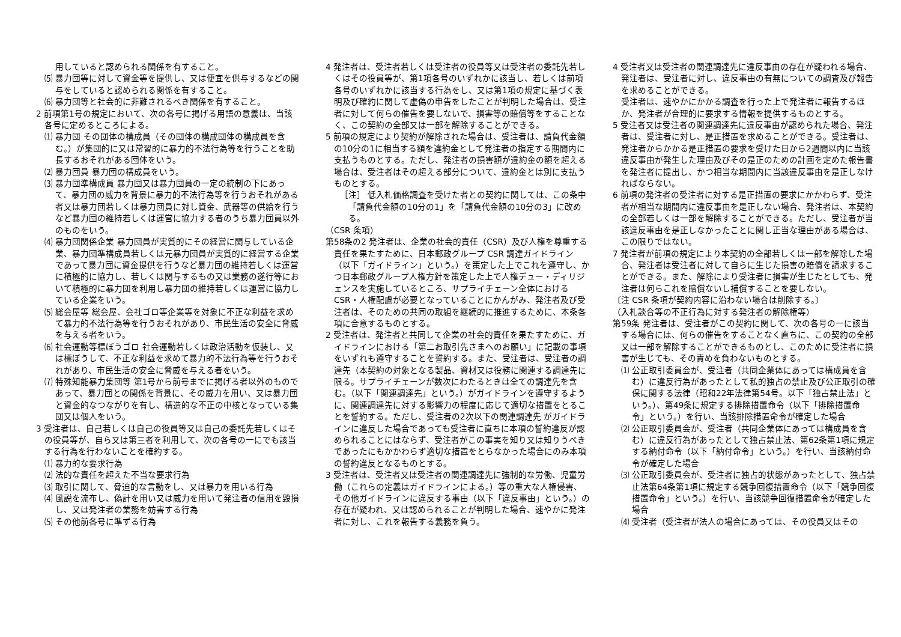用していると認められる関係を有すること。
⑸ 暴力団等に対して資金等を提供し、又は便宜を供与するなどの関与をしていると認められる関係を有すること。
⑹ 暴力団等と社会的に非難されるべき関係を有すること。
2 前項第1号の規定において、次の各号に掲げる用語の意義は、当該各号に定めるところによる。
⑴ 暴力団 その団体の構成員（その団体の構成団体の構成員を含む。）が集団的に又は常習的に暴力的不法行為等を行うことを助長するおそれがある団体をいう。
⑵ 暴力団員 暴力団の構成員をいう。
⑶ 暴力団準構成員 暴力団又は暴力団員の一定の統制の下にあって、暴力団の威力を背景に暴力的不法行為等を行うおそれがある者又は暴力団若しくは暴力団員に対し資金、武器等の供給を行うなど暴力団の維持若しくは運営に協力する者のうち暴力団員以外のものをいう。
⑷ 暴力団関係企業 暴力団員が実質的にその経営に関与している企業、暴力団準構成員若しくは元暴力団員が実質的に経営する企業であって暴力団に資金提供を行うなど暴力団の維持若しくは運営に積極的に協力し、若しくは関与するもの又は業務の遂行等において積極的に暴力団を利用し暴力団の維持若しくは運営に協力している企業をいう。
⑸ 総会屋等 総会屋、会社ゴロ等企業等を対象に不正な利益を求めて暴力的不法行為等を行うおそれがあり、市民生活の安全に脅威を与える者をいう。
⑹ 社会運動等標ぼうゴロ 社会運動若しくは政治活動を仮装し、又は標ぼうして、不正な利益を求めて暴力的不法行為等を行うおそれがあり、市民生活の安全に脅威を与える者をいう。
⑺ 特殊知能暴力集団等 第1号から前号までに掲げる者以外のものであって、暴力団との関係を背景に、その威力を用い、又は暴力団と資金的なつながりを有し、構造的な不正の中核となっている集団又は個人をいう。
3 受注者は、自己若しくは自己の役員等又は自己の委託先若しくはその役員等が、自ら又は第三者を利用して、次の各号の一にでも該当する行為を行わないことを確約する。
⑴ 暴力的な要求行為
⑵ 法的な責任を超えた不当な要求行為
⑶ 取引に関して、脅迫的な言動をし、又は暴力を用いる行為
⑷ 風説を流布し、偽計を用い又は威力を用いて発注者の信用を毀損し、又は発注者の業務を妨害する行為
⑸ その他前各号に準ずる行為
4 発注者は、受注者若しくは受注者の役員等又は受注者の委託先若しくはその役員等が、第1項各号のいずれかに該当し、若しくは前項各号のいずれかに該当する行為をし、又は第1項の規定に基づく表明及び確約に関して虚偽の申告をしたことが判明した場合は、受注者に対して何らの催告を要しないで、損害等の賠償等をすることなく、この契約の全部又は一部を解除することができる。
5 前項の規定により契約が解除された場合は、受注者は、請負代金額の10分の1に相当する額を違約金として発注者の指定する期間内に支払うものとする。ただし、発注者の損害額が違約金の額を超える場合は、受注者はその超える部分について、違約金とは別に支払うものとする。
［注］ 低入札価格調査を受けた者との契約に関しては、この条中「請負代金額の10分の1」を「請負代金額の10分の3」に改める。
（CSR 条項）
第58条の2 発注者は、企業の社会的責任（CSR）及び人権を尊重する責任を果たすために、日本郵政グループ CSR 調達ガイドライン（以下「ガイドライン」という。）を策定した上でこれを遵守し、かつ日本郵政グループ人権方針を策定した上で人権デュー・ディリジェンスを実施しているところ、サプライチェーン全体におけるCSR・人権配慮が必要となっていることにかんがみ、発注者及び受注者は、そのための共同の取組を継続的に推進するために、本条各項に合意するものとする。
2 受注者は、発注者と共同して企業の社会的責任を果たすために、ガイドラインにおける「第二お取引先さまへのお願い」に記載の事項をいずれも遵守することを誓約する。また、受注者は、受注者の調達先（本契約の対象となる製品、資材又は役務に関連する調達先に限る。サプライチェーンが数次にわたるときは全ての調達先を含む。（以下「関連調達先」という。）がガイドラインを遵守するように、関連調達先に対する影響力の程度に応じて適切な措置をとることを誓約する。ただし、受注者の2次以下の関連調達先 がガイドラインに違反した場合であっても受注者に直ちに本項の誓約違反が認められることにはならず、受注者がこの事実を知り又は知りうべきであったにもかかわらず適切な措置をとらなかった場合にのみ本項の誓約違反となるものとする。
3 受注者は、受注者又は受注者の関連調達先に強制的な労働、児童労働（これらの定義はガイドラインによる。）等の重大な人権侵害、その他ガイドラインに違反する事由（以下「違反事由」という。）の存在が疑われ、又は認められることが判明した場合、速やかに発注者に対し、これを報告する義務を負う。
4 受注者又は受注者の関連調達先に違反事由の存在が疑われる場合、発注者は、受注者に対し、違反事由の有無についての調査及び報告を求めることができる。
　受注者は、速やかにかかる調査を行った上で発注者に報告するほか、発注者が合理的に要求する情報を提供するものとする。
5 受注者又は受注者の関連調達先に違反事由が認められた場合、発注者は、受注者に対し、是正措置を求めることができる。受注者は、発注者からかかる是正措置の要求を受けた日から2週間以内に当該違反事由が発生した理由及びその是正のための計画を定めた報告書を発注者に提出し、かつ相当な期間内に当該違反事由を是正しなければならない。
6 前項の発注者の受注者に対する是正措置の要求にかかわらず、受注者が相当な期間内に違反事由を是正しない場合、発注者は、本契約の全部若しくは一部を解除することができる。ただし、受注者が当該違反事由を是正しなかったことに関し正当な理由がある場合は、この限りではない。
7 発注者が前項の規定により本契約の全部若しくは一部を解除した場合、発注者は受注者に対して自らに生じた損害の賠償を請求することができる。また、解除により受注者に損害が生じたとしても、発注者は何らこれを賠償ないし補償することを要しない。
〔注 CSR 条項が契約内容に沿わない場合は削除する。〕
（入札談合等の不正行為に対する発注者の解除権等）
第59条 発注者は、受注者がこの契約に関して、次の各号の一に該当する場合には、何らの催告をすることなく直ちに、この契約の全部又は一部を解除することができるものとし、このために受注者に損害が生じても、その責めを負わないものとする。
⑴ 公正取引委員会が、受注者（共同企業体にあっては構成員を含む）に違反行為があったとして私的独占の禁止及び公正取引の確保に関する法律（昭和22年法律第54号。以下「独占禁止法」という。）、第49条に規定する排除措置命令（以下「排除措置命令」という。）を行い、当該排除措置命令が確定した場合
⑵ 公正取引委員会が、受注者（共同企業体にあっては構成員を含む）に違反行為があったとして独占禁止法、第62条第1項に規定する納付命令（以下「納付命令」という。）を行い、当該納付命令が確定した場合
⑶ 公正取引委員会が、受注者に独占的状態があったとして、独占禁止法第64条第1項に規定する競争回復措置命令（以下「競争回復措置命令」という。）を行い、当該競争回復措置命令が確定した場合
⑷ 受注者（受注者が法人の場合にあっては、その役員又はその